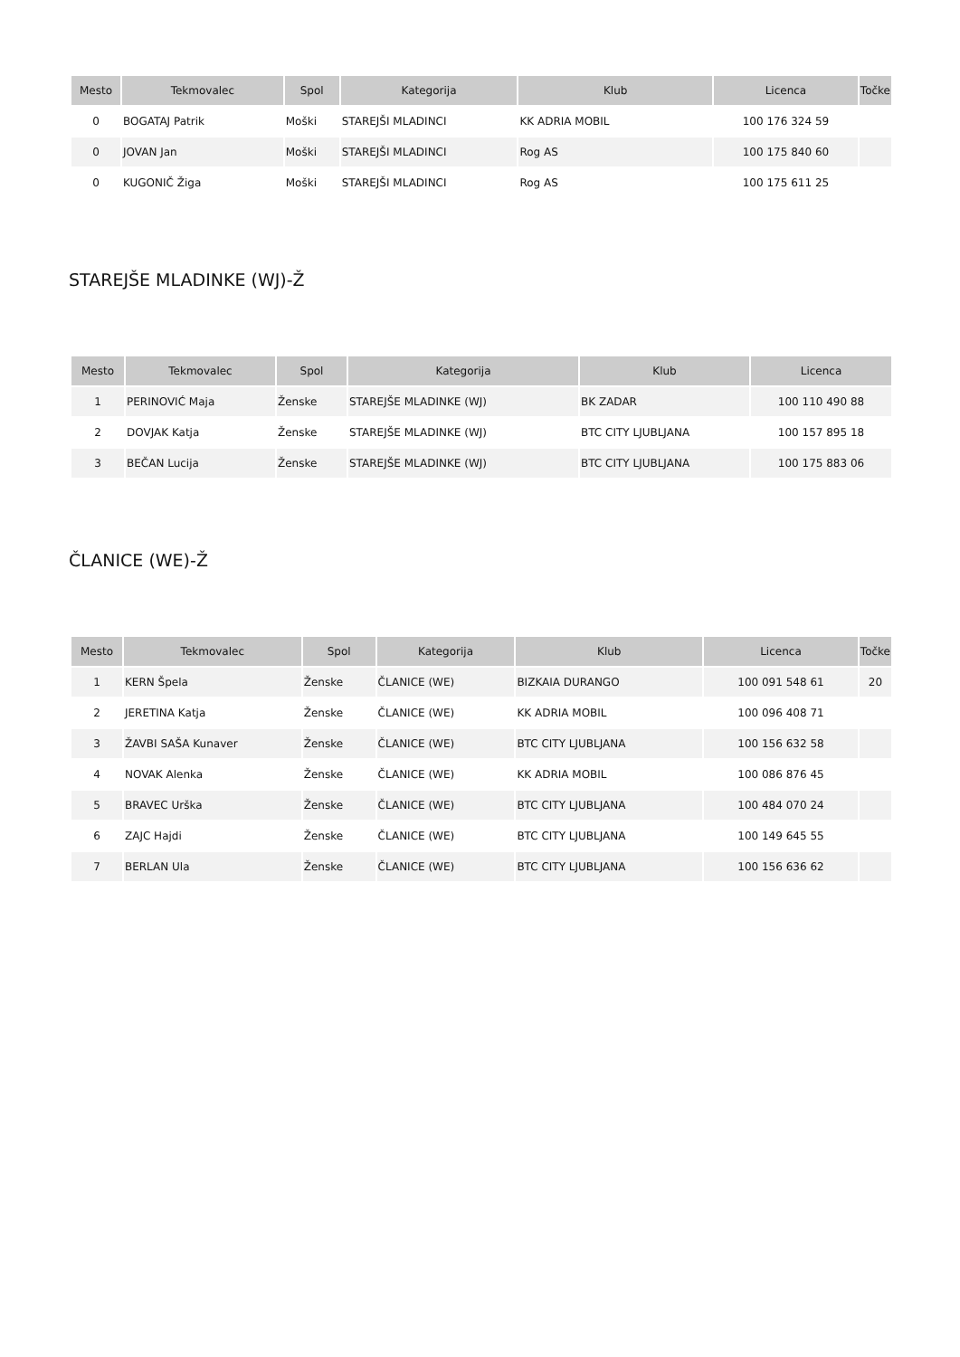| Mesto | Tekmovalec | Spol | Kategorija | Klub | Licenca | Točke |
| --- | --- | --- | --- | --- | --- | --- |
| 0 | BOGATAJ Patrik | Moški | STAREJŠI MLADINCI | KK ADRIA MOBIL | 100 176 324 59 | |
| 0 | JOVAN Jan | Moški | STAREJŠI MLADINCI | Rog AS | 100 175 840 60 | |
| 0 | KUGONIČ Žiga | Moški | STAREJŠI MLADINCI | Rog AS | 100 175 611 25 | |
STAREJŠE MLADINKE (WJ)-Ž
| Mesto | Tekmovalec | Spol | Kategorija | Klub | Licenca |
| --- | --- | --- | --- | --- | --- |
| 1 | PERINOVIĆ Maja | Ženske | STAREJŠE MLADINKE (WJ) | BK ZADAR | 100 110 490 88 |
| 2 | DOVJAK Katja | Ženske | STAREJŠE MLADINKE (WJ) | BTC CITY LJUBLJANA | 100 157 895 18 |
| 3 | BEČAN Lucija | Ženske | STAREJŠE MLADINKE (WJ) | BTC CITY LJUBLJANA | 100 175 883 06 |
ČLANICE (WE)-Ž
| Mesto | Tekmovalec | Spol | Kategorija | Klub | Licenca | Točke |
| --- | --- | --- | --- | --- | --- | --- |
| 1 | KERN Špela | Ženske | ČLANICE (WE) | BIZKAIA DURANGO | 100 091 548 61 | 20 |
| 2 | JERETINA Katja | Ženske | ČLANICE (WE) | KK ADRIA MOBIL | 100 096 408 71 | |
| 3 | ŽAVBI SAŠA Kunaver | Ženske | ČLANICE (WE) | BTC CITY LJUBLJANA | 100 156 632 58 | |
| 4 | NOVAK Alenka | Ženske | ČLANICE (WE) | KK ADRIA MOBIL | 100 086 876 45 | |
| 5 | BRAVEC Urška | Ženske | ČLANICE (WE) | BTC CITY LJUBLJANA | 100 484 070 24 | |
| 6 | ZAJC Hajdi | Ženske | ČLANICE (WE) | BTC CITY LJUBLJANA | 100 149 645 55 | |
| 7 | BERLAN Ula | Ženske | ČLANICE (WE) | BTC CITY LJUBLJANA | 100 156 636 62 | |